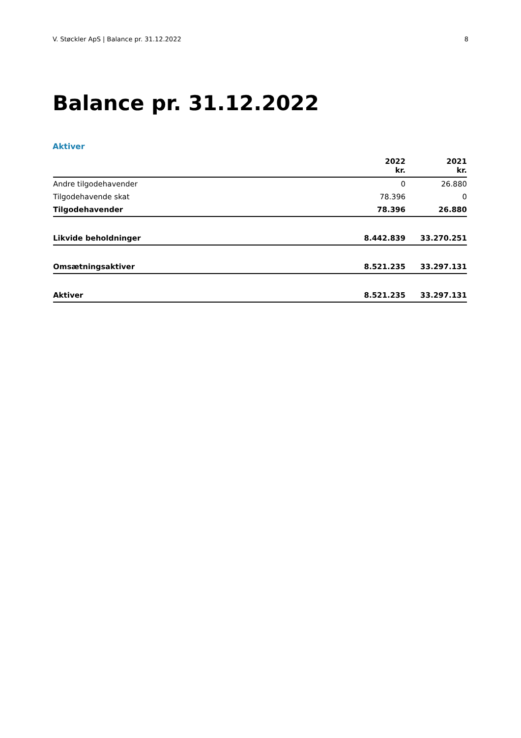V. Støckler ApS | Balance pr. 31.12.2022 8
Balance pr. 31.12.2022
Aktiver
| | 2022 kr. | 2021 kr. |
| --- | --- | --- |
| Andre tilgodehavender | 0 | 26.880 |
| Tilgodehavende skat | 78.396 | 0 |
| Tilgodehavender | 78.396 | 26.880 |
| Likvide beholdninger | 8.442.839 | 33.270.251 |
| Omsætningsaktiver | 8.521.235 | 33.297.131 |
| Aktiver | 8.521.235 | 33.297.131 |